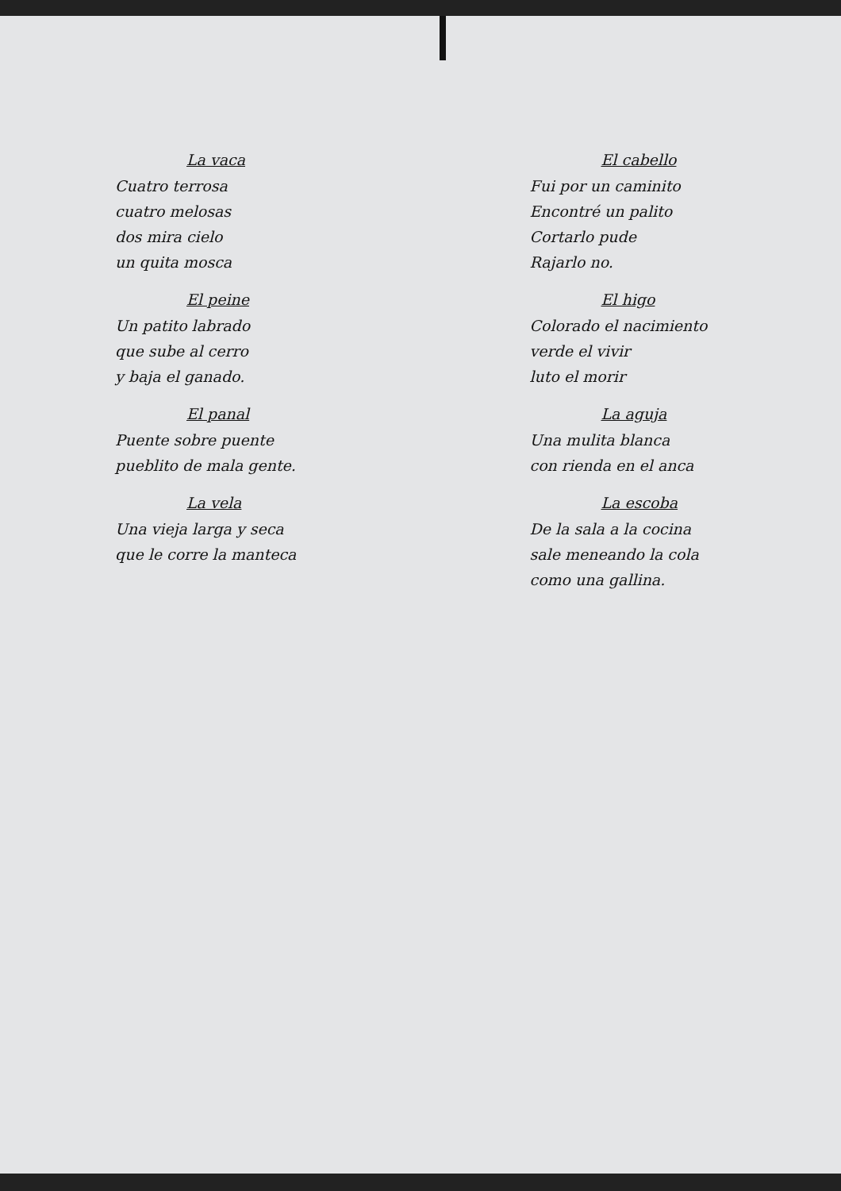La vaca
Cuatro terrosa
cuatro melosas
dos mira cielo
un quita mosca
El peine
Un patito labrado
que sube al cerro
y baja el ganado.
El panal
Puente sobre puente
pueblito de mala gente.
La vela
Una vieja larga y seca
que le corre la manteca
El cabello
Fui por un caminito
Encontré un palito
Cortarlo pude
Rajarlo no.
El higo
Colorado el nacimiento
verde el vivir
luto el morir
La aguja
Una mulita blanca
con rienda en el anca
La escoba
De la sala a la cocina
sale meneando la cola
como una gallina.